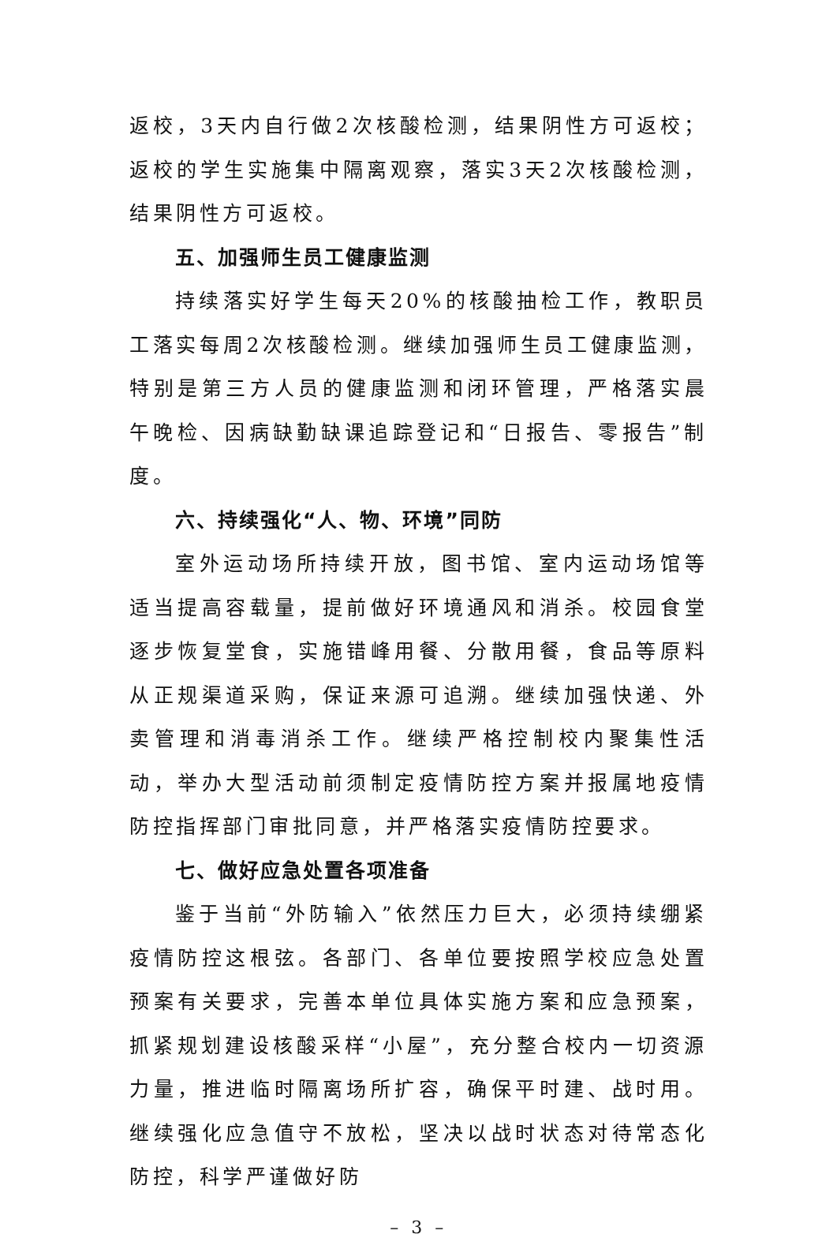返校，3天内自行做2次核酸检测，结果阴性方可返校；返校的学生实施集中隔离观察，落实3天2次核酸检测，结果阴性方可返校。
五、加强师生员工健康监测
持续落实好学生每天20%的核酸抽检工作，教职员工落实每周2次核酸检测。继续加强师生员工健康监测，特别是第三方人员的健康监测和闭环管理，严格落实晨午晚检、因病缺勤缺课追踪登记和“日报告、零报告”制度。
六、持续强化“人、物、环境”同防
室外运动场所持续开放，图书馆、室内运动场馆等适当提高容载量，提前做好环境通风和消杀。校园食堂逐步恢复堂食，实施错峰用餐、分散用餐，食品等原料从正规渠道采购，保证来源可追溯。继续加强快递、外卖管理和消毒消杀工作。继续严格控制校内聚集性活动，举办大型活动前须制定疫情防控方案并报属地疫情防控指挥部门审批同意，并严格落实疫情防控要求。
七、做好应急处置各项准备
鉴于当前“外防输入”依然压力巨大，必须持续绷紧疫情防控这根弦。各部门、各单位要按照学校应急处置预案有关要求，完善本单位具体实施方案和应急预案，抓紧规划建设核酸采样“小屋”，充分整合校内一切资源力量，推进临时隔离场所扩容，确保平时建、战时用。继续强化应急值守不放松，坚决以战时状态对待常态化防控，科学严谨做好防
– 3 –